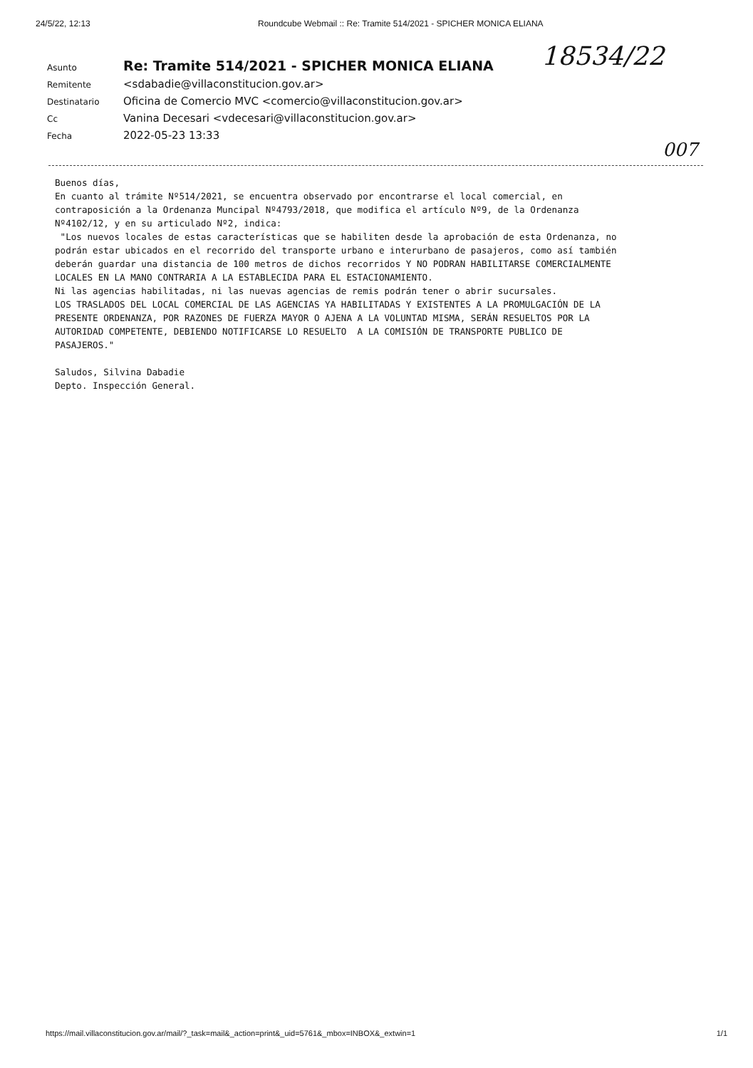24/5/22, 12:13 Roundcube Webmail :: Re: Tramite 514/2021 - SPICHER MONICA ELIANA
18534/22
| Asunto | Re: Tramite 514/2021 - SPICHER MONICA ELIANA |
| Remitente | <sdabadie@villaconstitucion.gov.ar> |
| Destinatario | Oficina de Comercio MVC <comercio@villaconstitucion.gov.ar> |
| Cc | Vanina Decesari <vdecesari@villaconstitucion.gov.ar> |
| Fecha | 2022-05-23 13:33 |
007
Buenos días,
En cuanto al trámite Nº514/2021, se encuentra observado por encontrarse el local comercial, en
contraposición a la Ordenanza Muncipal Nº4793/2018, que modifica el artículo Nº9, de la Ordenanza
Nº4102/12, y en su articulado Nº2, indica:
 "Los nuevos locales de estas características que se habiliten desde la aprobación de esta Ordenanza, no
podrán estar ubicados en el recorrido del transporte urbano e interurbano de pasajeros, como así también
deberán guardar una distancia de 100 metros de dichos recorridos Y NO PODRAN HABILITARSE COMERCIALMENTE
LOCALES EN LA MANO CONTRARIA A LA ESTABLECIDA PARA EL ESTACIONAMIENTO.
Ni las agencias habilitadas, ni las nuevas agencias de remis podrán tener o abrir sucursales.
LOS TRASLADOS DEL LOCAL COMERCIAL DE LAS AGENCIAS YA HABILITADAS Y EXISTENTES A LA PROMULGACIÓN DE LA
PRESENTE ORDENANZA, POR RAZONES DE FUERZA MAYOR O AJENA A LA VOLUNTAD MISMA, SERÁN RESUELTOS POR LA
AUTORIDAD COMPETENTE, DEBIENDO NOTIFICARSE LO RESUELTO  A LA COMISIÓN DE TRANSPORTE PUBLICO DE
PASAJEROS."

Saludos, Silvina Dabadie
Depto. Inspección General.
https://mail.villaconstitucion.gov.ar/mail/?_task=mail&_action=print&_uid=5761&_mbox=INBOX&_extwin=1 1/1